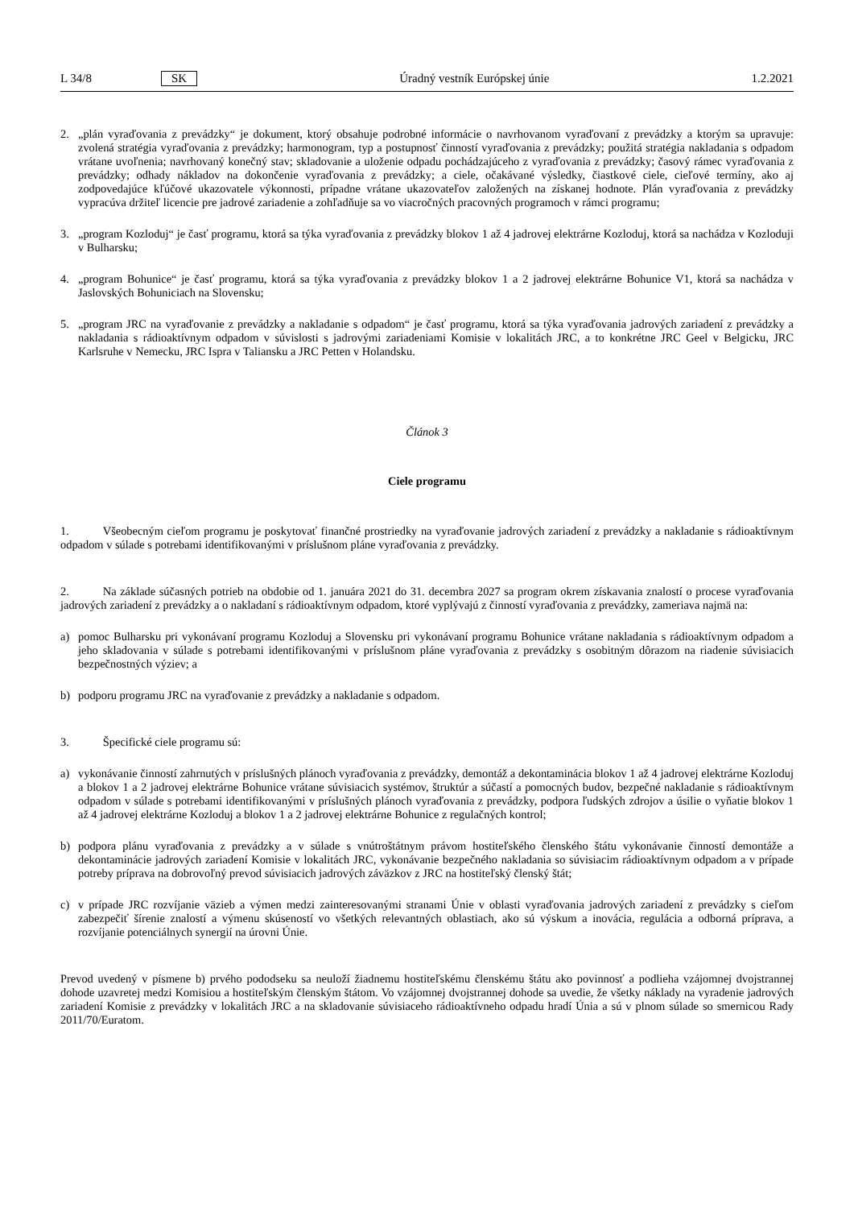L 34/8 SK Úradný vestník Európskej únie 1.2.2021
2. „plán vyraďovania z prevádzky“ je dokument, ktorý obsahuje podrobné informácie o navrhovanom vyraďovaní z prevádzky a ktorým sa upravuje: zvolená stratégia vyraďovania z prevádzky; harmonogram, typ a postupnosť činností vyraďovania z prevádzky; použitá stratégia nakladania s odpadom vrátane uvoľnenia; navrhovaný konečný stav; skladovanie a uloženie odpadu pochádzajúceho z vyraďovania z prevádzky; časový rámec vyraďovania z prevádzky; odhady nákladov na dokončenie vyraďovania z prevádzky; a ciele, očakávané výsledky, čiastkové ciele, cieľové termíny, ako aj zodpovedajúce kľúčové ukazovatele výkonnosti, prípadne vrátane ukazovateľov založených na získanej hodnote. Plán vyraďovania z prevádzky vypracúva držiteľ licencie pre jadrové zariadenie a zohľadňuje sa vo viacročných pracovných programoch v rámci programu;
3. „program Kozloduj“ je časť programu, ktorá sa týka vyraďovania z prevádzky blokov 1 až 4 jadrovej elektrárne Kozloduj, ktorá sa nachádza v Kozloduji v Bulharsku;
4. „program Bohunice“ je časť programu, ktorá sa týka vyraďovania z prevádzky blokov 1 a 2 jadrovej elektrárne Bohunice V1, ktorá sa nachádza v Jaslovských Bohuniciach na Slovensku;
5. „program JRC na vyraďovanie z prevádzky a nakladanie s odpadom“ je časť programu, ktorá sa týka vyraďovania jadrových zariadení z prevádzky a nakladania s rádioaktívnym odpadom v súvislosti s jadrovými zariadeniami Komisie v lokalitách JRC, a to konkrétne JRC Geel v Belgicku, JRC Karlsruhe v Nemecku, JRC Ispra v Taliansku a JRC Petten v Holandsku.
Článok 3
Ciele programu
1. Všeobecným cieľom programu je poskytovať finančné prostriedky na vyraďovanie jadrových zariadení z prevádzky a nakladanie s rádioaktívnym odpadom v súlade s potrebami identifikovanými v príslušnom pláne vyraďovania z prevádzky.
2. Na základe súčasných potrieb na obdobie od 1. januára 2021 do 31. decembra 2027 sa program okrem získavania znalostí o procese vyraďovania jadrových zariadení z prevádzky a o nakladaní s rádioaktívnym odpadom, ktoré vyplývajú z činností vyraďovania z prevádzky, zameriava najmä na:
a) pomoc Bulharsku pri vykonávaní programu Kozloduj a Slovensku pri vykonávaní programu Bohunice vrátane nakladania s rádioaktívnym odpadom a jeho skladovania v súlade s potrebami identifikovanými v príslušnom pláne vyraďovania z prevádzky s osobitným dôrazom na riadenie súvisiacich bezpečnostných výziev; a
b) podporu programu JRC na vyraďovanie z prevádzky a nakladanie s odpadom.
3. Špecifické ciele programu sú:
a) vykonávanie činností zahrnutých v príslušných plánoch vyraďovania z prevádzky, demontáž a dekontaminácia blokov 1 až 4 jadrovej elektrárne Kozloduj a blokov 1 a 2 jadrovej elektrárne Bohunice vrátane súvisiacich systémov, štruktúr a súčastí a pomocných budov, bezpečné nakladanie s rádioaktívnym odpadom v súlade s potrebami identifikovanými v príslušných plánoch vyraďovania z prevádzky, podpora ľudských zdrojov a úsilie o vyňatie blokov 1 až 4 jadrovej elektrárne Kozloduj a blokov 1 a 2 jadrovej elektrárne Bohunice z regulačných kontrol;
b) podpora plánu vyraďovania z prevádzky a v súlade s vnútroštátnym právom hostiteľského členského štátu vykonávanie činností demontáže a dekontaminácie jadrových zariadení Komisie v lokalitách JRC, vykonávanie bezpečného nakladania so súvisiacim rádioaktívnym odpadom a v prípade potreby príprava na dobrovoľný prevod súvisiacich jadrových záväzkov z JRC na hostiteľský členský štát;
c) v prípade JRC rozvíjanie väzieb a výmen medzi zainteresovanými stranami Únie v oblasti vyraďovania jadrových zariadení z prevádzky s cieľom zabezpečiť šírenie znalostí a výmenu skúseností vo všetkých relevantných oblastiach, ako sú výskum a inovácia, regulácia a odborná príprava, a rozvíjanie potenciálnych synergií na úrovni Únie.
Prevod uvedený v písmene b) prvého pododseku sa neuloží žiadnemu hostiteľskému členskému štátu ako povinnosť a podlieha vzájomnej dvojstrannej dohode uzavretej medzi Komisiou a hostiteľským členským štátom. Vo vzájomnej dvojstrannej dohode sa uvedie, že všetky náklady na vyradenie jadrových zariadení Komisie z prevádzky v lokalitách JRC a na skladovanie súvisiaceho rádioaktívneho odpadu hradí Únia a sú v plnom súlade so smernicou Rady 2011/70/Euratom.